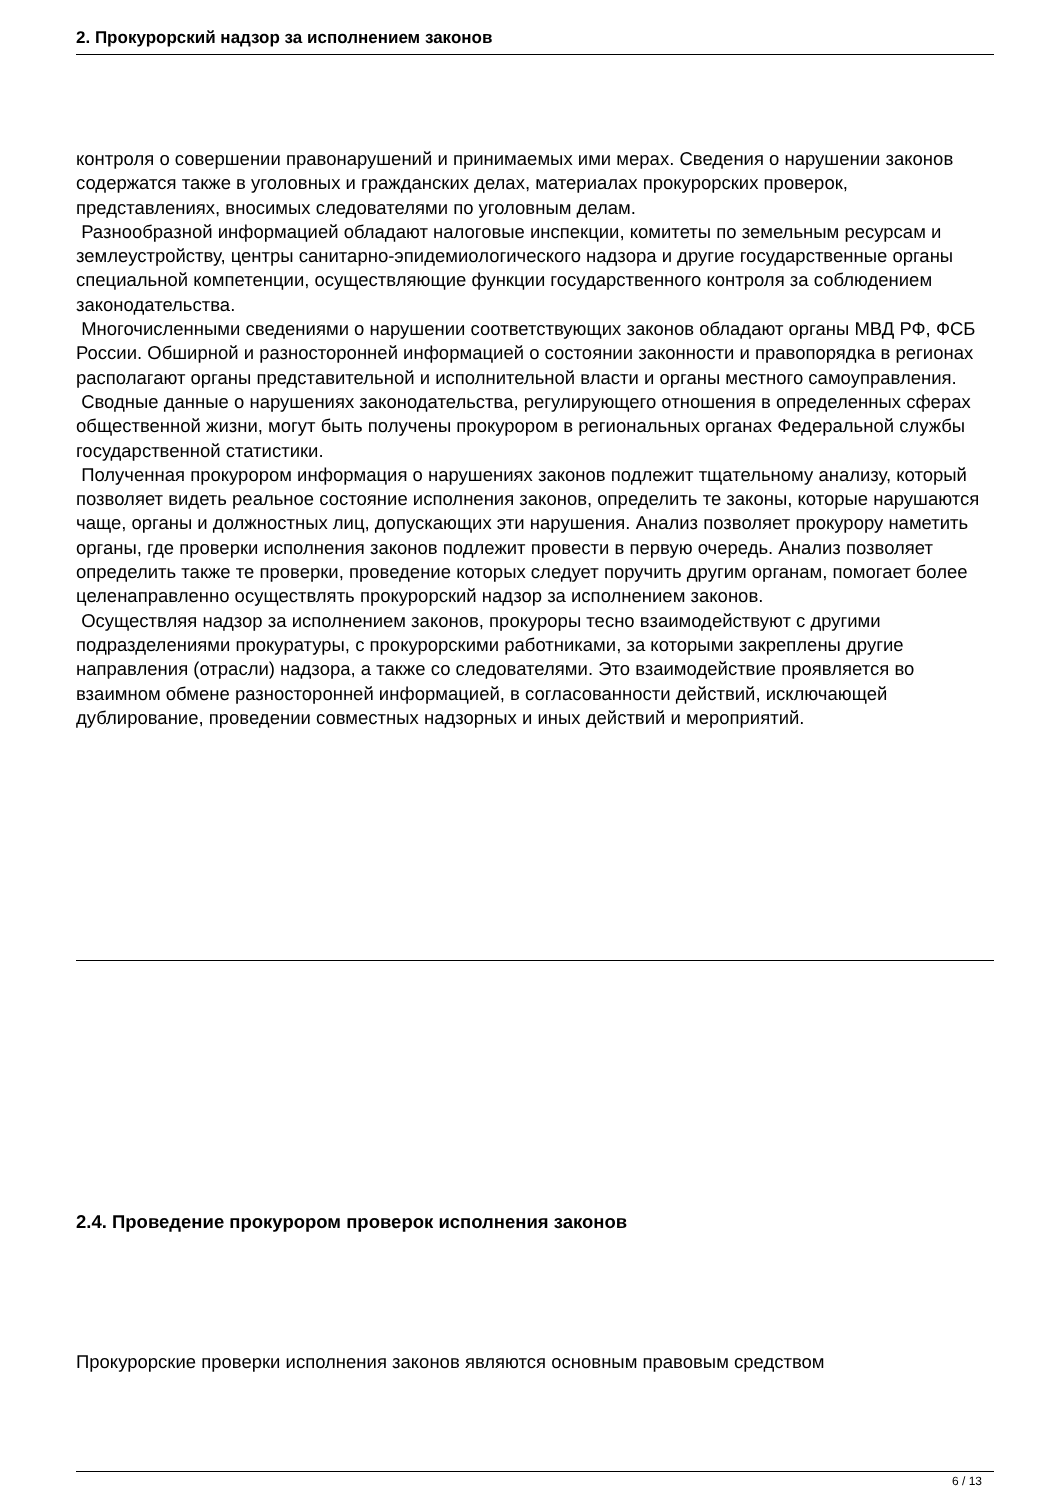2. Прокурорский надзор за исполнением законов
контроля о совершении правонарушений и принимаемых ими мерах. Сведения о нарушении законов содержатся также в уголовных и гражданских делах, материалах прокурорских проверок, представлениях, вносимых следователями по уголовным делам.
Разнообразной информацией обладают налоговые инспекции, комитеты по земельным ресурсам и землеустройству, центры санитарно-эпидемиологического надзора и другие государственные органы специальной компетенции, осуществляющие функции государственного контроля за соблюдением законодательства.
Многочисленными сведениями о нарушении соответствующих законов обладают органы МВД РФ, ФСБ России. Обширной и разносторонней информацией о состоянии законности и правопорядка в регионах располагают органы представительной и исполнительной власти и органы местного самоуправления.
Сводные данные о нарушениях законодательства, регулирующего отношения в определенных сферах общественной жизни, могут быть получены прокурором в региональных органах Федеральной службы государственной статистики.
Полученная прокурором информация о нарушениях законов подлежит тщательному анализу, который позволяет видеть реальное состояние исполнения законов, определить те законы, которые нарушаются чаще, органы и должностных лиц, допускающих эти нарушения. Анализ позволяет прокурору наметить органы, где проверки исполнения законов подлежит провести в первую очередь. Анализ позволяет определить также те проверки, проведение которых следует поручить другим органам, помогает более целенаправленно осуществлять прокурорский надзор за исполнением законов.
Осуществляя надзор за исполнением законов, прокуроры тесно взаимодействуют с другими подразделениями прокуратуры, с прокурорскими работниками, за которыми закреплены другие направления (отрасли) надзора, а также со следователями. Это взаимодействие проявляется во взаимном обмене разносторонней информацией, в согласованности действий, исключающей дублирование, проведении совместных надзорных и иных действий и мероприятий.
2.4. Проведение прокурором проверок исполнения законов
Прокурорские проверки исполнения законов являются основным правовым средством
6 / 13